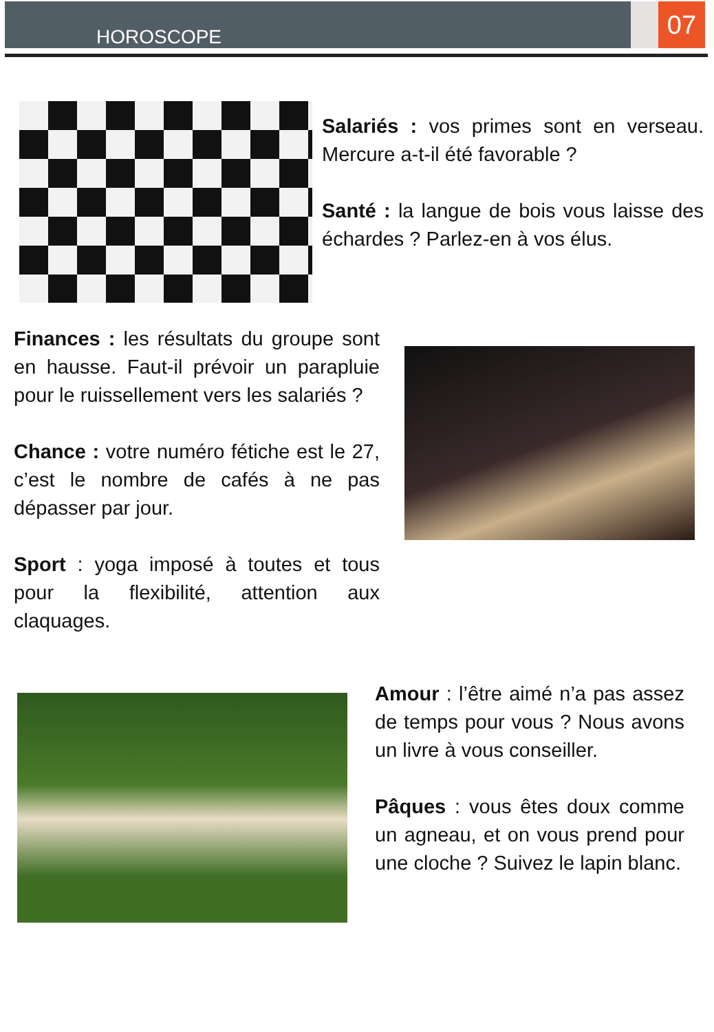HOROSCOPE
07
Salariés : vos primes sont en verseau. Mercure a-t-il été favorable ?
Santé : la langue de bois vous laisse des échardes ? Parlez-en à vos élus.
Finances : les résultats du groupe sont en hausse. Faut-il prévoir un parapluie pour le ruissellement vers les salariés ?
Chance : votre numéro fétiche est le 27, c’est le nombre de cafés à ne pas dépasser par jour.
Sport : yoga imposé à toutes et tous pour la flexibilité, attention aux claquages.
Amour : l’être aimé n’a pas assez de temps pour vous ? Nous avons un livre à vous conseiller.
Pâques : vous êtes doux comme un agneau, et on vous prend pour une cloche ? Suivez le lapin blanc.